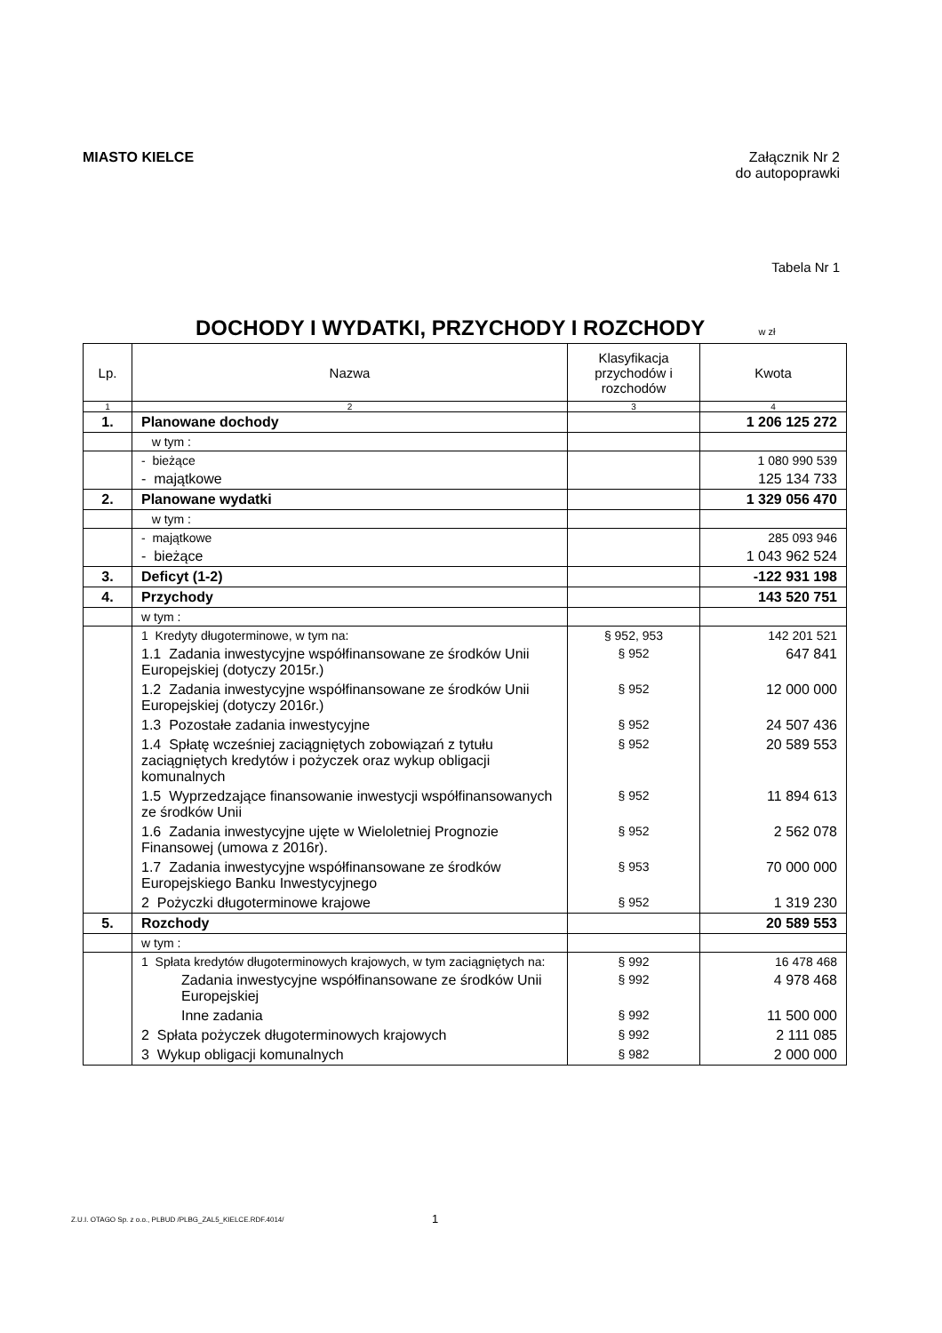MIASTO KIELCE Załącznik Nr 2
do autopoprawki
Tabela Nr 1
DOCHODY I WYDATKI, PRZYCHODY I ROZCHODY
w zł
| Lp. | Nazwa | Klasyfikacja przychodów i rozchodów | Kwota |
| --- | --- | --- | --- |
| 1 | 2 | 3 | 4 |
| 1. | Planowane dochody | | 1 206 125 272 |
| | w tym : | | |
| | - bieżące | | 1 080 990 539 |
| | - majątkowe | | 125 134 733 |
| 2. | Planowane wydatki | | 1 329 056 470 |
| | w tym : | | |
| | - majątkowe | | 285 093 946 |
| | - bieżące | | 1 043 962 524 |
| 3. | Deficyt (1-2) | | -122 931 198 |
| 4. | Przychody | | 143 520 751 |
| | w tym : | | |
| | 1 Kredyty długoterminowe, w tym na: | § 952, 953 | 142 201 521 |
| | 1.1 Zadania inwestycyjne współfinansowane ze środków Unii Europejskiej (dotyczy 2015r.) | § 952 | 647 841 |
| | 1.2 Zadania inwestycyjne współfinansowane ze środków Unii Europejskiej (dotyczy 2016r.) | § 952 | 12 000 000 |
| | 1.3 Pozostałe zadania inwestycyjne | § 952 | 24 507 436 |
| | 1.4 Spłatę wcześniej zaciągniętych zobowiązań z tytułu zaciągniętych kredytów i pożyczek oraz wykup obligacji komunalnych | § 952 | 20 589 553 |
| | 1.5 Wyprzedzające finansowanie inwestycji współfinansowanych ze środków Unii | § 952 | 11 894 613 |
| | 1.6 Zadania inwestycyjne ujęte w Wieloletniej Prognozie Finansowej (umowa z 2016r). | § 952 | 2 562 078 |
| | 1.7 Zadania inwestycyjne współfinansowane ze środków Europejskiego Banku Inwestycyjnego | § 953 | 70 000 000 |
| | 2 Pożyczki długoterminowe krajowe | § 952 | 1 319 230 |
| 5. | Rozchody | | 20 589 553 |
| | w tym : | | |
| | 1 Spłata kredytów długoterminowych krajowych, w tym zaciągniętych na: | § 992 | 16 478 468 |
| | Zadania inwestycyjne współfinansowane ze środków Unii Europejskiej | § 992 | 4 978 468 |
| | Inne zadania | § 992 | 11 500 000 |
| | 2 Spłata pożyczek długoterminowych krajowych | § 992 | 2 111 085 |
| | 3 Wykup obligacji komunalnych | § 982 | 2 000 000 |
Z.U.I. OTAGO Sp. z o.o., PLBUD /PLBG_ZAL5_KIELCE.RDF.4014/
1